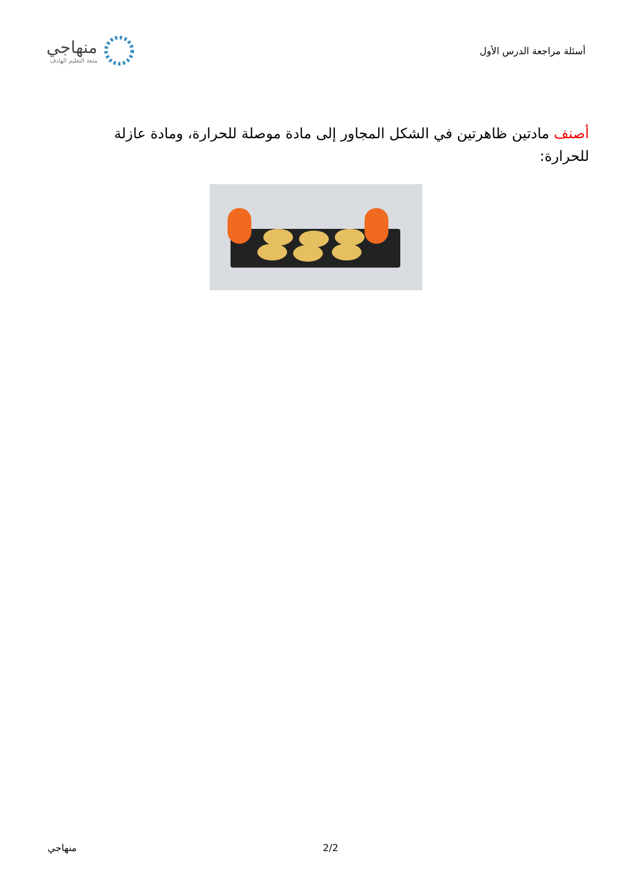أسئلة مراجعة الدرس الأول
منهاجي
متعة التعليم الهادف
أصنف مادتين ظاهرتين في الشكل المجاور إلى مادة موصلة للحرارة، ومادة عازلة للحرارة:
منهاجي 2/2